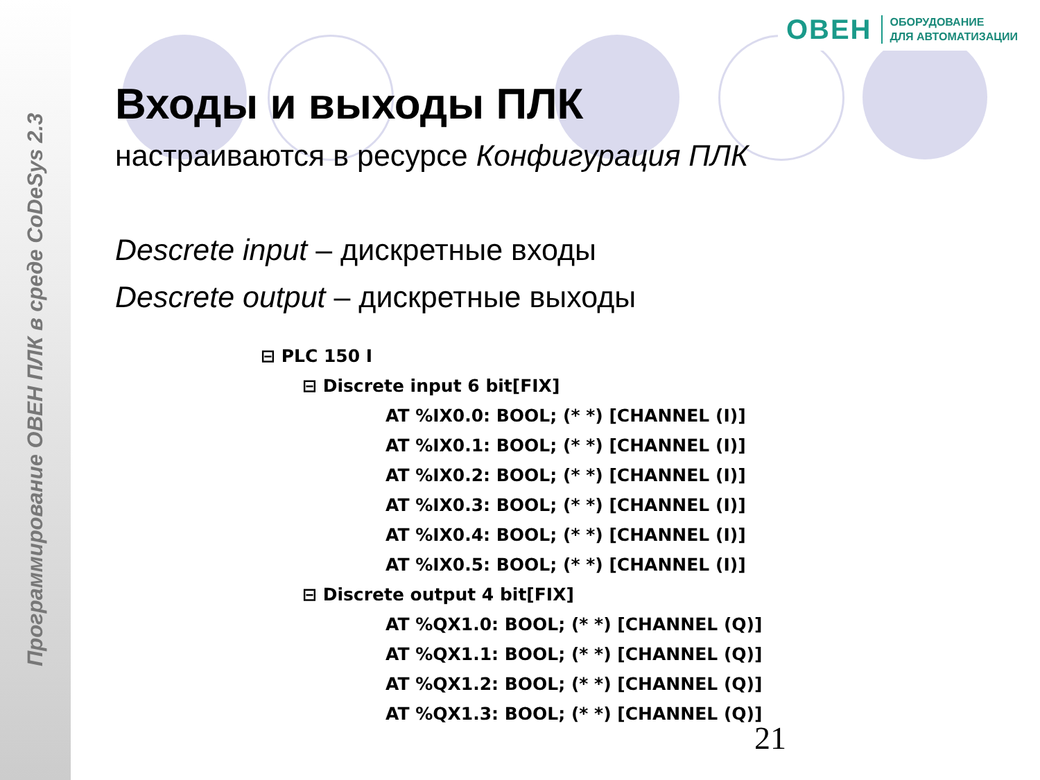Программирование ОВЕН ПЛК в среде CoDeSys 2.3
ОВЕН ОБОРУДОВАНИЕ
ДЛЯ АВТОМАТИЗАЦИИ
Входы и выходы ПЛК
настраиваются в ресурсе Конфигурация ПЛК
Descrete input – дискретные входы
Descrete output – дискретные выходы
⊟ PLC 150 I
⊟ Discrete input 6 bit[FIX]
AT %IX0.0: BOOL; (* *) [CHANNEL (I)]
AT %IX0.1: BOOL; (* *) [CHANNEL (I)]
AT %IX0.2: BOOL; (* *) [CHANNEL (I)]
AT %IX0.3: BOOL; (* *) [CHANNEL (I)]
AT %IX0.4: BOOL; (* *) [CHANNEL (I)]
AT %IX0.5: BOOL; (* *) [CHANNEL (I)]
⊟ Discrete output 4 bit[FIX]
AT %QX1.0: BOOL; (* *) [CHANNEL (Q)]
AT %QX1.1: BOOL; (* *) [CHANNEL (Q)]
AT %QX1.2: BOOL; (* *) [CHANNEL (Q)]
AT %QX1.3: BOOL; (* *) [CHANNEL (Q)]
21